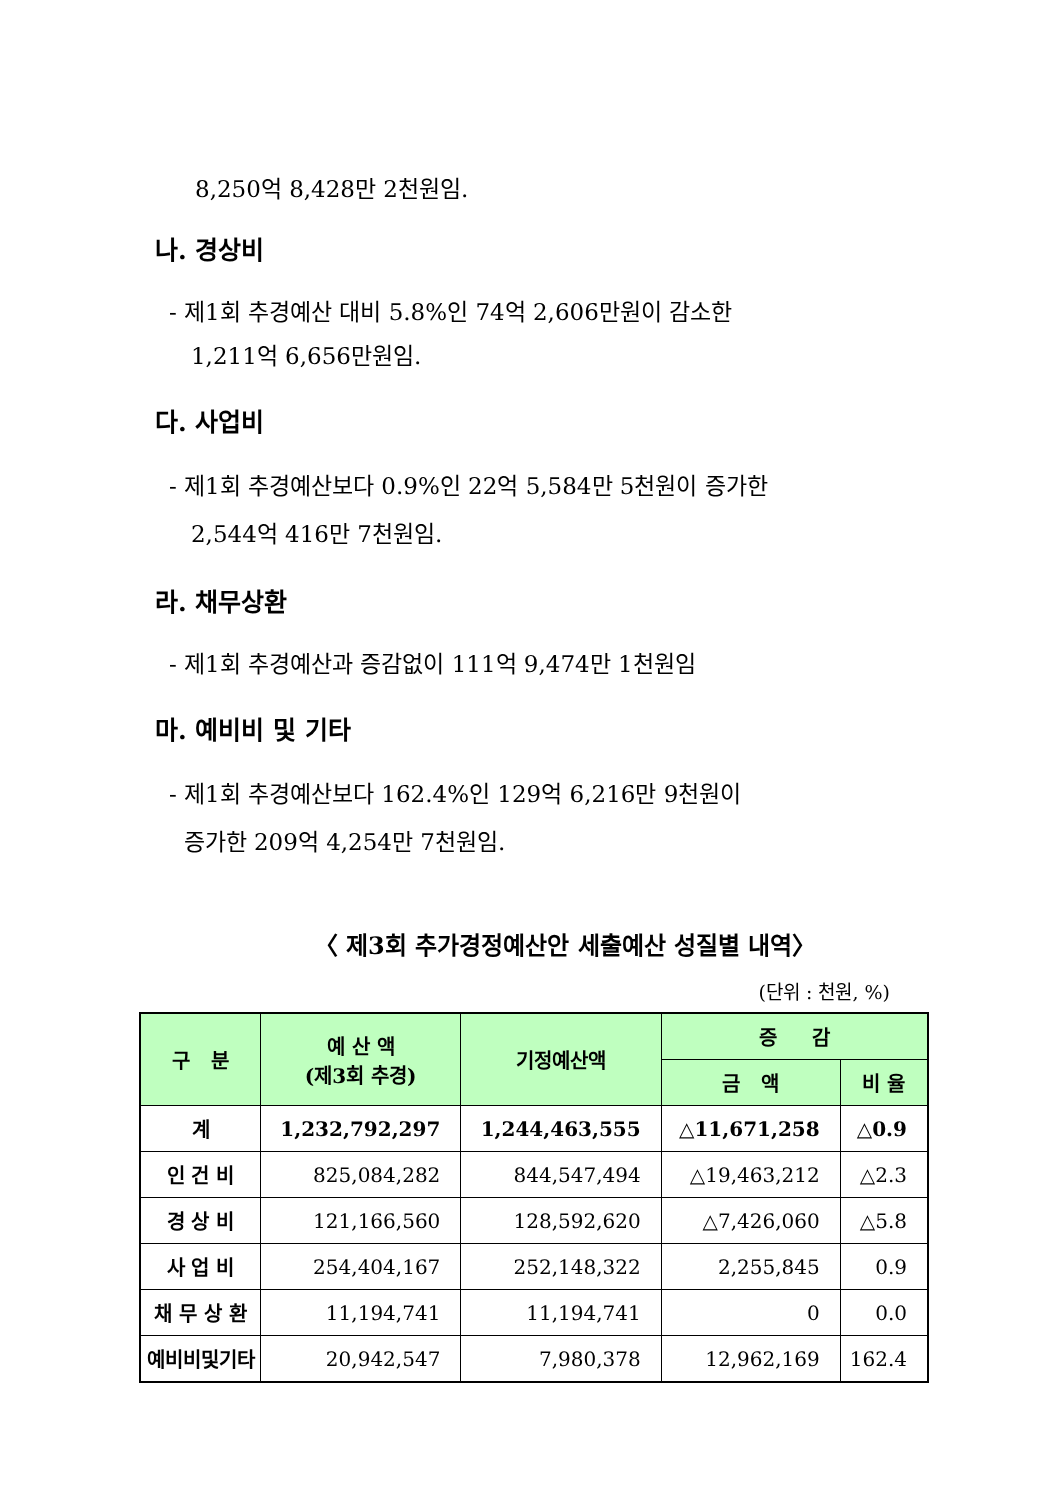8,250억 8,428만 2천원임.
나. 경상비
- 제1회 추경예산 대비 5.8%인 74억 2,606만원이 감소한
1,211억 6,656만원임.
다. 사업비
- 제1회 추경예산보다 0.9%인 22억 5,584만 5천원이 증가한
2,544억 416만 7천원임.
라. 채무상환
- 제1회 추경예산과 증감없이 111억 9,474만 1천원임
마. 예비비 및 기타
- 제1회 추경예산보다 162.4%인 129억 6,216만 9천원이
증가한 209억 4,254만 7천원임.
〈 제3회 추가경정예산안 세출예산 성질별 내역〉
(단위 : 천원, %)
| 구 분 | 예 산 액 (제3회 추경) | 기정예산액 | 증 감 | |
| --- | --- | --- | --- | --- |
| | | | 금 액 | 비 율 |
| 계 | 1,232,792,297 | 1,244,463,555 | △11,671,258 | △0.9 |
| 인 건 비 | 825,084,282 | 844,547,494 | △19,463,212 | △2.3 |
| 경 상 비 | 121,166,560 | 128,592,620 | △7,426,060 | △5.8 |
| 사 업 비 | 254,404,167 | 252,148,322 | 2,255,845 | 0.9 |
| 채 무 상 환 | 11,194,741 | 11,194,741 | 0 | 0.0 |
| 예비비및기타 | 20,942,547 | 7,980,378 | 12,962,169 | 162.4 |